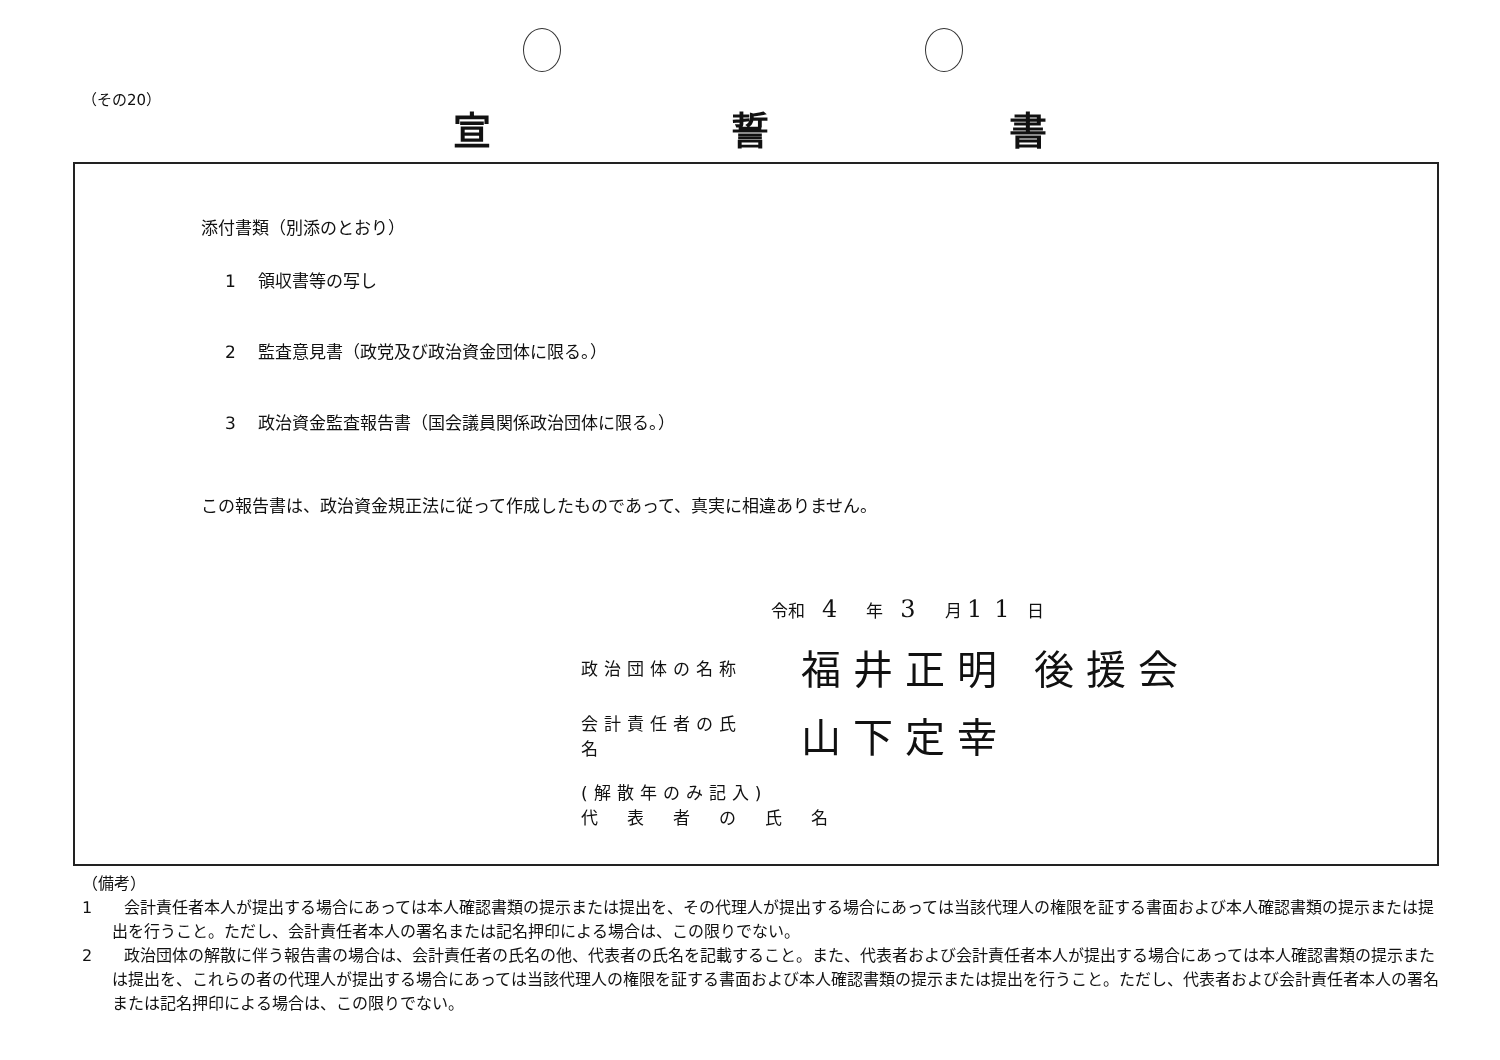（その20）
宣誓書
添付書類（別添のとおり）
1 　領収書等の写し
2 　監査意見書（政党及び政治資金団体に限る。）
3 　政治資金監査報告書（国会議員関係政治団体に限る。）
この報告書は、政治資金規正法に従って作成したものであって、真実に相違ありません。
令和　4　年　3　月 11 日
政治団体の名称 福井正明 後援会
会計責任者の氏名 山下定幸
(解散年のみ記入)
代　表　者　の　氏　名
（備考）
1　　会計責任者本人が提出する場合にあっては本人確認書類の提示または提出を、その代理人が提出する場合にあっては当該代理人の権限を証する書面および本人確認書類の提示または提出を行うこと。ただし、会計責任者本人の署名または記名押印による場合は、この限りでない。
2　　政治団体の解散に伴う報告書の場合は、会計責任者の氏名の他、代表者の氏名を記載すること。また、代表者および会計責任者本人が提出する場合にあっては本人確認書類の提示または提出を、これらの者の代理人が提出する場合にあっては当該代理人の権限を証する書面および本人確認書類の提示または提出を行うこと。ただし、代表者および会計責任者本人の署名または記名押印による場合は、この限りでない。